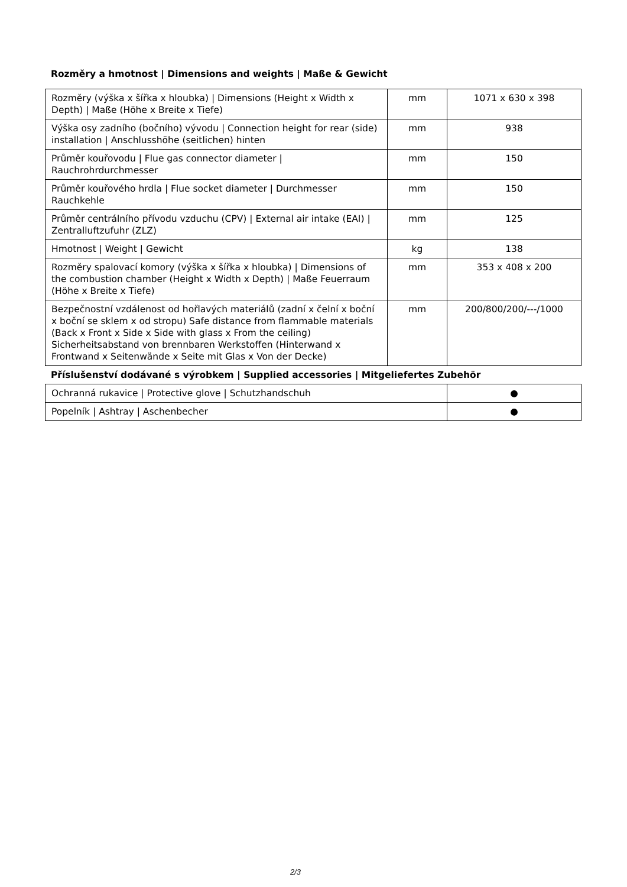Rozměry a hmotnost | Dimensions and weights | Maße & Gewicht
| Rozměry (výška x šířka x hloubka) / Dimensions (Height x Width x Depth) / Maße (Höhe x Breite x Tiefe) | mm | 1071 x 630 x 398 |
| Výška osy zadního (bočního) vývodu / Connection height for rear (side) installation / Anschlusshöhe (seitlichen) hinten | mm | 938 |
| Průměr kouřovodu / Flue gas connector diameter / Rauchrohrdurchmesser | mm | 150 |
| Průměr kouřového hrdla / Flue socket diameter / Durchmesser Rauchkehle | mm | 150 |
| Průměr centrálního přívodu vzduchu (CPV) / External air intake (EAI) / Zentralluftzufuhr (ZLZ) | mm | 125 |
| Hmotnost / Weight / Gewicht | kg | 138 |
| Rozměry spalovací komory (výška x šířka x hloubka) / Dimensions of the combustion chamber (Height x Width x Depth) / Maße Feuerraum (Höhe x Breite x Tiefe) | mm | 353 x 408 x 200 |
| Bezpečnostní vzdálenost od hořlavých materiálů (zadní x čelní x boční x boční se sklem x od stropu) Safe distance from flammable materials (Back x Front x Side x Side with glass x From the ceiling) Sicherheitsabstand von brennbaren Werkstoffen (Hinterwand x Frontwand x Seitenwände x Seite mit Glas x Von der Decke) | mm | 200/800/200/---/1000 |
Příslušenství dodávané s výrobkem | Supplied accessories | Mitgeliefertes Zubehör
| Ochranná rukavice / Protective glove / Schutzhandschuh | ● |
| Popelník / Ashtray / Aschenbecher | ● |
2/3